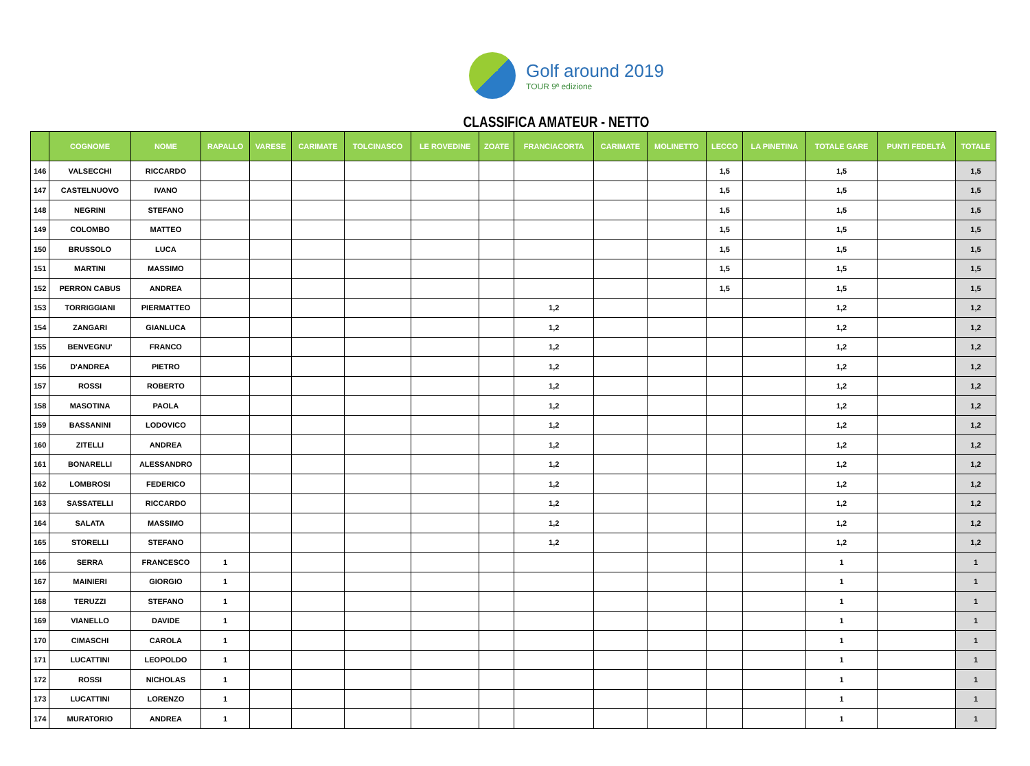Golf around 2019
TOUR 9ª edizione
CLASSIFICA AMATEUR - NETTO
| | COGNOME | NOME | RAPALLO | VARESE | CARIMATE | TOLCINASCO | LE ROVEDINE | ZOATE | FRANCIACORTA | CARIMATE | MOLINETTO | LECCO | LA PINETINA | TOTALE GARE | PUNTI FEDELTÀ | TOTALE |
| --- | --- | --- | --- | --- | --- | --- | --- | --- | --- | --- | --- | --- | --- | --- | --- | --- |
| 146 | VALSECCHI | RICCARDO | | | | | | | | | | 1,5 | | 1,5 | | 1,5 |
| 147 | CASTELNUOVO | IVANO | | | | | | | | | | 1,5 | | 1,5 | | 1,5 |
| 148 | NEGRINI | STEFANO | | | | | | | | | | 1,5 | | 1,5 | | 1,5 |
| 149 | COLOMBO | MATTEO | | | | | | | | | | 1,5 | | 1,5 | | 1,5 |
| 150 | BRUSSOLO | LUCA | | | | | | | | | | 1,5 | | 1,5 | | 1,5 |
| 151 | MARTINI | MASSIMO | | | | | | | | | | 1,5 | | 1,5 | | 1,5 |
| 152 | PERRON CABUS | ANDREA | | | | | | | | | | 1,5 | | 1,5 | | 1,5 |
| 153 | TORRIGGIANI | PIERMATTEO | | | | | | | 1,2 | | | | | 1,2 | | 1,2 |
| 154 | ZANGARI | GIANLUCA | | | | | | | 1,2 | | | | | 1,2 | | 1,2 |
| 155 | BENVEGNU' | FRANCO | | | | | | | 1,2 | | | | | 1,2 | | 1,2 |
| 156 | D'ANDREA | PIETRO | | | | | | | 1,2 | | | | | 1,2 | | 1,2 |
| 157 | ROSSI | ROBERTO | | | | | | | 1,2 | | | | | 1,2 | | 1,2 |
| 158 | MASOTINA | PAOLA | | | | | | | 1,2 | | | | | 1,2 | | 1,2 |
| 159 | BASSANINI | LODOVICO | | | | | | | 1,2 | | | | | 1,2 | | 1,2 |
| 160 | ZITELLI | ANDREA | | | | | | | 1,2 | | | | | 1,2 | | 1,2 |
| 161 | BONARELLI | ALESSANDRO | | | | | | | 1,2 | | | | | 1,2 | | 1,2 |
| 162 | LOMBROSI | FEDERICO | | | | | | | 1,2 | | | | | 1,2 | | 1,2 |
| 163 | SASSATELLI | RICCARDO | | | | | | | 1,2 | | | | | 1,2 | | 1,2 |
| 164 | SALATA | MASSIMO | | | | | | | 1,2 | | | | | 1,2 | | 1,2 |
| 165 | STORELLI | STEFANO | | | | | | | 1,2 | | | | | 1,2 | | 1,2 |
| 166 | SERRA | FRANCESCO | 1 | | | | | | | | | | | 1 | | 1 |
| 167 | MAINIERI | GIORGIO | 1 | | | | | | | | | | | 1 | | 1 |
| 168 | TERUZZI | STEFANO | 1 | | | | | | | | | | | 1 | | 1 |
| 169 | VIANELLO | DAVIDE | 1 | | | | | | | | | | | 1 | | 1 |
| 170 | CIMASCHI | CAROLA | 1 | | | | | | | | | | | 1 | | 1 |
| 171 | LUCATTINI | LEOPOLDO | 1 | | | | | | | | | | | 1 | | 1 |
| 172 | ROSSI | NICHOLAS | 1 | | | | | | | | | | | 1 | | 1 |
| 173 | LUCATTINI | LORENZO | 1 | | | | | | | | | | | 1 | | 1 |
| 174 | MURATORIO | ANDREA | 1 | | | | | | | | | | | 1 | | 1 |